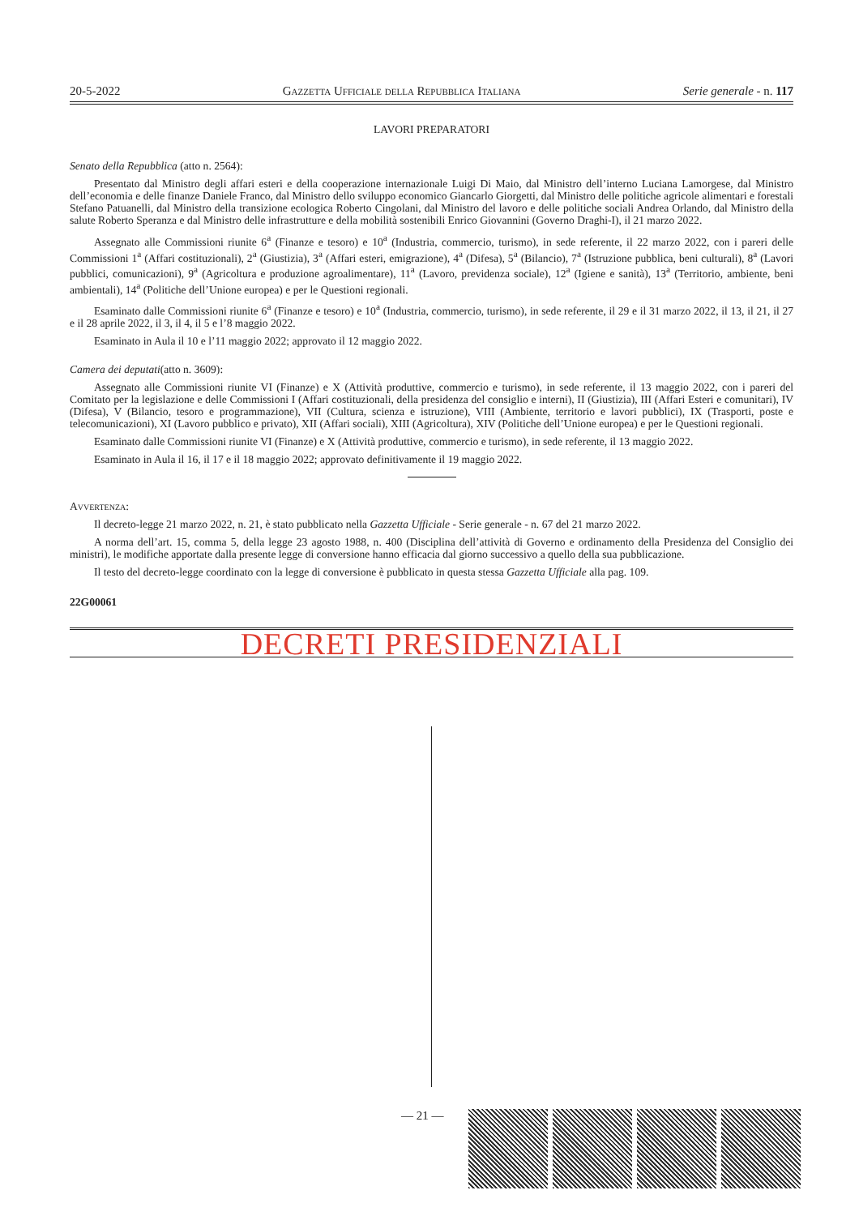20-5-2022 Gazzetta Ufficiale della Repubblica Italiana Serie generale - n. 117
LAVORI PREPARATORI
Senato della Repubblica (atto n. 2564):
Presentato dal Ministro degli affari esteri e della cooperazione internazionale Luigi Di Maio, dal Ministro dell’interno Luciana Lamorgese, dal Ministro dell’economia e delle finanze Daniele Franco, dal Ministro dello sviluppo economico Giancarlo Giorgetti, dal Ministro delle politiche agricole alimentari e forestali Stefano Patuanelli, dal Ministro della transizione ecologica Roberto Cingolani, dal Ministro del lavoro e delle politiche sociali Andrea Orlando, dal Ministro della salute Roberto Speranza e dal Ministro delle infrastrutture e della mobilità sostenibili Enrico Giovannini (Governo Draghi-I), il 21 marzo 2022.
Assegnato alle Commissioni riunite 6<sup>a</sup> (Finanze e tesoro) e 10<sup>a</sup> (Industria, commercio, turismo), in sede referente, il 22 marzo 2022, con i pareri delle Commissioni 1<sup>a</sup> (Affari costituzionali), 2<sup>a</sup> (Giustizia), 3<sup>a</sup> (Affari esteri, emigrazione), 4<sup>a</sup> (Difesa), 5<sup>a</sup> (Bilancio), 7<sup>a</sup> (Istruzione pubblica, beni culturali), 8<sup>a</sup> (Lavori pubblici, comunicazioni), 9<sup>a</sup> (Agricoltura e produzione agroalimentare), 11<sup>a</sup> (Lavoro, previdenza sociale), 12<sup>a</sup> (Igiene e sanità), 13<sup>a</sup> (Territorio, ambiente, beni ambientali), 14<sup>a</sup> (Politiche dell’Unione europea) e per le Questioni regionali.
Esaminato dalle Commissioni riunite 6<sup>a</sup> (Finanze e tesoro) e 10<sup>a</sup> (Industria, commercio, turismo), in sede referente, il 29 e il 31 marzo 2022, il 13, il 21, il 27 e il 28 aprile 2022, il 3, il 4, il 5 e l’8 maggio 2022.
Esaminato in Aula il 10 e l’11 maggio 2022; approvato il 12 maggio 2022.
Camera dei deputati(atto n. 3609):
Assegnato alle Commissioni riunite VI (Finanze) e X (Attività produttive, commercio e turismo), in sede referente, il 13 maggio 2022, con i pareri del Comitato per la legislazione e delle Commissioni I (Affari costituzionali, della presidenza del consiglio e interni), II (Giustizia), III (Affari Esteri e comunitari), IV (Difesa), V (Bilancio, tesoro e programmazione), VII (Cultura, scienza e istruzione), VIII (Ambiente, territorio e lavori pubblici), IX (Trasporti, poste e telecomunicazioni), XI (Lavoro pubblico e privato), XII (Affari sociali), XIII (Agricoltura), XIV (Politiche dell’Unione europea) e per le Questioni regionali.
Esaminato dalle Commissioni riunite VI (Finanze) e X (Attività produttive, commercio e turismo), in sede referente, il 13 maggio 2022.
Esaminato in Aula il 16, il 17 e il 18 maggio 2022; approvato definitivamente il 19 maggio 2022.
Avvertenza:
Il decreto-legge 21 marzo 2022, n. 21, è stato pubblicato nella Gazzetta Ufficiale - Serie generale - n. 67 del 21 marzo 2022.
A norma dell’art. 15, comma 5, della legge 23 agosto 1988, n. 400 (Disciplina dell’attività di Governo e ordinamento della Presidenza del Consiglio dei ministri), le modifiche apportate dalla presente legge di conversione hanno efficacia dal giorno successivo a quello della sua pubblicazione.
Il testo del decreto-legge coordinato con la legge di conversione è pubblicato in questa stessa Gazzetta Ufficiale alla pag. 109.
22G00061
DECRETI PRESIDENZIALI
— 21 —